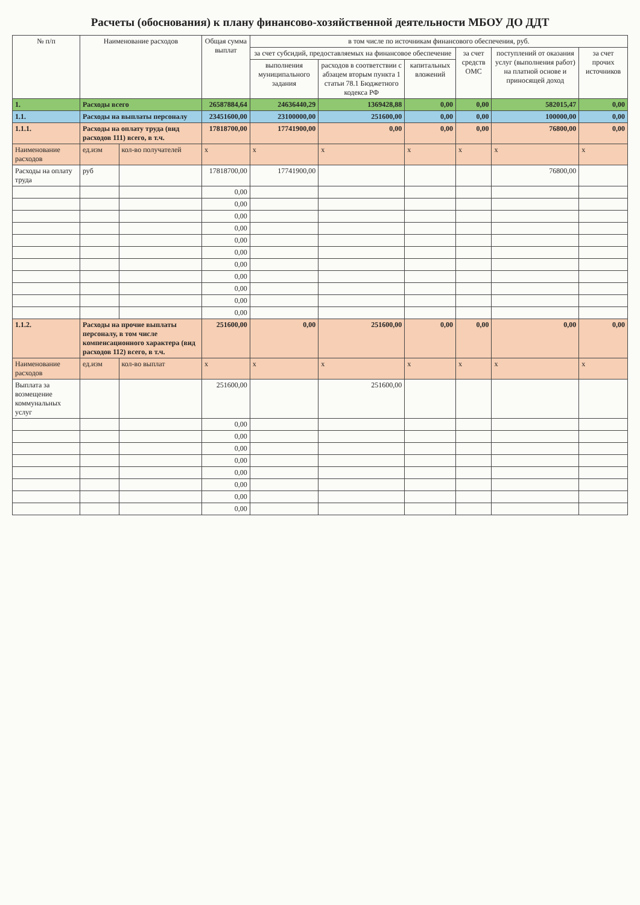Расчеты (обоснования) к плану финансово-хозяйственной деятельности МБОУ ДО ДДТ
| № п/п | Наименование расходов | | | Общая сумма выплат | в том числе по источникам финансового обеспечения, руб. | | | | | |
| --- | --- | --- | --- | --- | --- | --- | --- | --- | --- | --- |
| | | | | | за счет субсидий, предоставляемых на финансовое обеспечение | | | за счет средств ОМС | поступлений от оказания услуг (выполнения работ) на платной основе и приносящей доход | за счет прочих источников |
| | | | | | выполнения муниципального задания | расходов в соответствии с абзацем вторым пункта 1 статьи 78.1 Бюджетного кодекса РФ | капитальных вложений | | | |
| 1. | Расходы всего | | | 26587884,64 | 24636440,29 | 1369428,88 | 0,00 | 0,00 | 582015,47 | 0,00 |
| 1.1. | Расходы на выплаты персоналу | | | 23451600,00 | 23100000,00 | 251600,00 | 0,00 | 0,00 | 100000,00 | 0,00 |
| 1.1.1. | Расходы на оплату труда (вид расходов 111) всего, в т.ч. | | | 17818700,00 | 17741900,00 | 0,00 | 0,00 | 0,00 | 76800,00 | 0,00 |
| Наименование расходов | | ед.изм | кол-во получателей | х | х | х | х | х | х | х |
| Расходы на оплату труда | | руб | | 17818700,00 | 17741900,00 | | | | 76800,00 | |
| | | | | 0,00 | | | | | | |
| | | | | 0,00 | | | | | | |
| | | | | 0,00 | | | | | | |
| | | | | 0,00 | | | | | | |
| | | | | 0,00 | | | | | | |
| | | | | 0,00 | | | | | | |
| | | | | 0,00 | | | | | | |
| | | | | 0,00 | | | | | | |
| | | | | 0,00 | | | | | | |
| | | | | 0,00 | | | | | | |
| | | | | 0,00 | | | | | | |
| 1.1.2. | Расходы на прочие выплаты персоналу, в том числе компенсационного характера (вид расходов 112) всего, в т.ч. | | | 251600,00 | 0,00 | 251600,00 | 0,00 | 0,00 | 0,00 | 0,00 |
| Наименование расходов | | ед.изм | кол-во выплат | х | х | х | х | х | х | х |
| Выплата за возмещение коммунальных услуг | | | | 251600,00 | | 251600,00 | | | | |
| | | | | 0,00 | | | | | | |
| | | | | 0,00 | | | | | | |
| | | | | 0,00 | | | | | | |
| | | | | 0,00 | | | | | | |
| | | | | 0,00 | | | | | | |
| | | | | 0,00 | | | | | | |
| | | | | 0,00 | | | | | | |
| | | | | 0,00 | | | | | | |